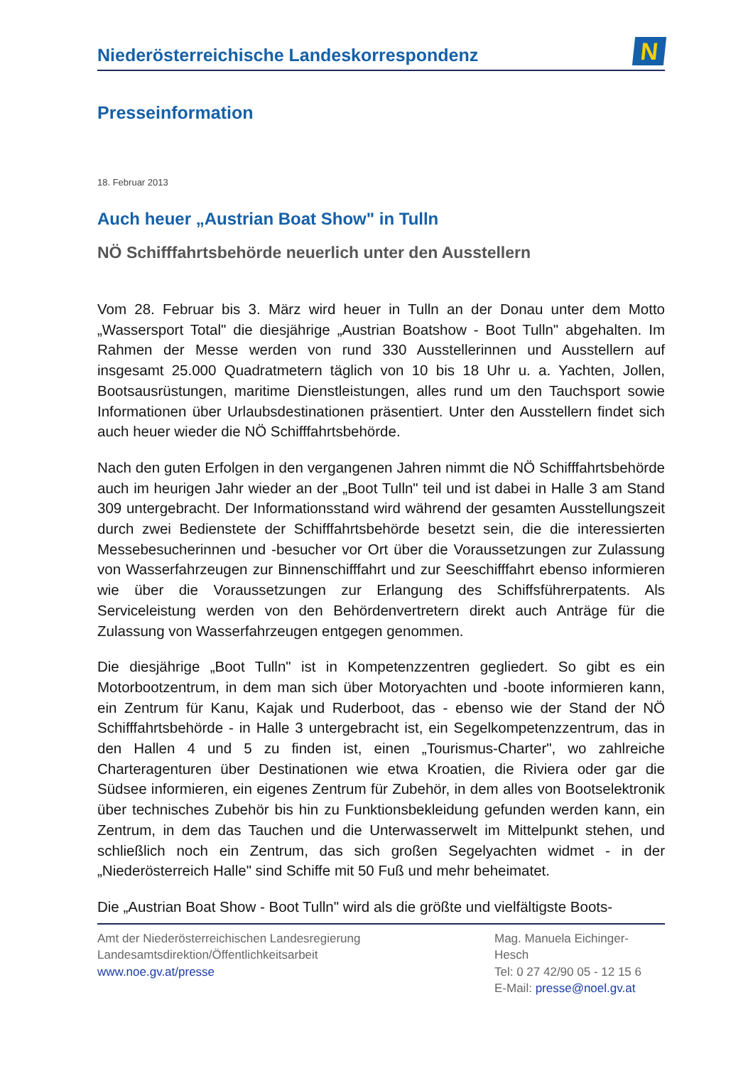Niederösterreichische Landeskorrespondenz
N
Presseinformation
18. Februar 2013
Auch heuer „Austrian Boat Show" in Tulln
NÖ Schifffahrtsbehörde neuerlich unter den Ausstellern
Vom 28. Februar bis 3. März wird heuer in Tulln an der Donau unter dem Motto „Wassersport Total" die diesjährige „Austrian Boatshow - Boot Tulln" abgehalten. Im Rahmen der Messe werden von rund 330 Ausstellerinnen und Ausstellern auf insgesamt 25.000 Quadratmetern täglich von 10 bis 18 Uhr u. a. Yachten, Jollen, Bootsausrüstungen, maritime Dienstleistungen, alles rund um den Tauchsport sowie Informationen über Urlaubsdestinationen präsentiert. Unter den Ausstellern findet sich auch heuer wieder die NÖ Schifffahrtsbehörde.
Nach den guten Erfolgen in den vergangenen Jahren nimmt die NÖ Schifffahrtsbehörde auch im heurigen Jahr wieder an der „Boot Tulln" teil und ist dabei in Halle 3 am Stand 309 untergebracht. Der Informationsstand wird während der gesamten Ausstellungszeit durch zwei Bedienstete der Schifffahrtsbehörde besetzt sein, die die interessierten Messebesucherinnen und -besucher vor Ort über die Voraussetzungen zur Zulassung von Wasserfahrzeugen zur Binnenschifffahrt und zur Seeschifffahrt ebenso informieren wie über die Voraussetzungen zur Erlangung des Schiffsführerpatents. Als Serviceleistung werden von den Behördenvertretern direkt auch Anträge für die Zulassung von Wasserfahrzeugen entgegen genommen.
Die diesjährige „Boot Tulln" ist in Kompetenzzentren gegliedert. So gibt es ein Motorbootzentrum, in dem man sich über Motoryachten und -boote informieren kann, ein Zentrum für Kanu, Kajak und Ruderboot, das - ebenso wie der Stand der NÖ Schifffahrtsbehörde - in Halle 3 untergebracht ist, ein Segelkompetenzzentrum, das in den Hallen 4 und 5 zu finden ist, einen „Tourismus-Charter", wo zahlreiche Charteragenturen über Destinationen wie etwa Kroatien, die Riviera oder gar die Südsee informieren, ein eigenes Zentrum für Zubehör, in dem alles von Bootselektronik über technisches Zubehör bis hin zu Funktionsbekleidung gefunden werden kann, ein Zentrum, in dem das Tauchen und die Unterwasserwelt im Mittelpunkt stehen, und schließlich noch ein Zentrum, das sich großen Segelyachten widmet - in der „Niederösterreich Halle" sind Schiffe mit 50 Fuß und mehr beheimatet.
Die „Austrian Boat Show - Boot Tulln" wird als die größte und vielfältigste Boots-
Amt der Niederösterreichischen Landesregierung
Landesamtsdirektion/Öffentlichkeitsarbeit
www.noe.gv.at/presse
Mag. Manuela Eichinger-
Hesch
Tel: 0 27 42/90 05 - 12 15 6
E-Mail: presse@noel.gv.at